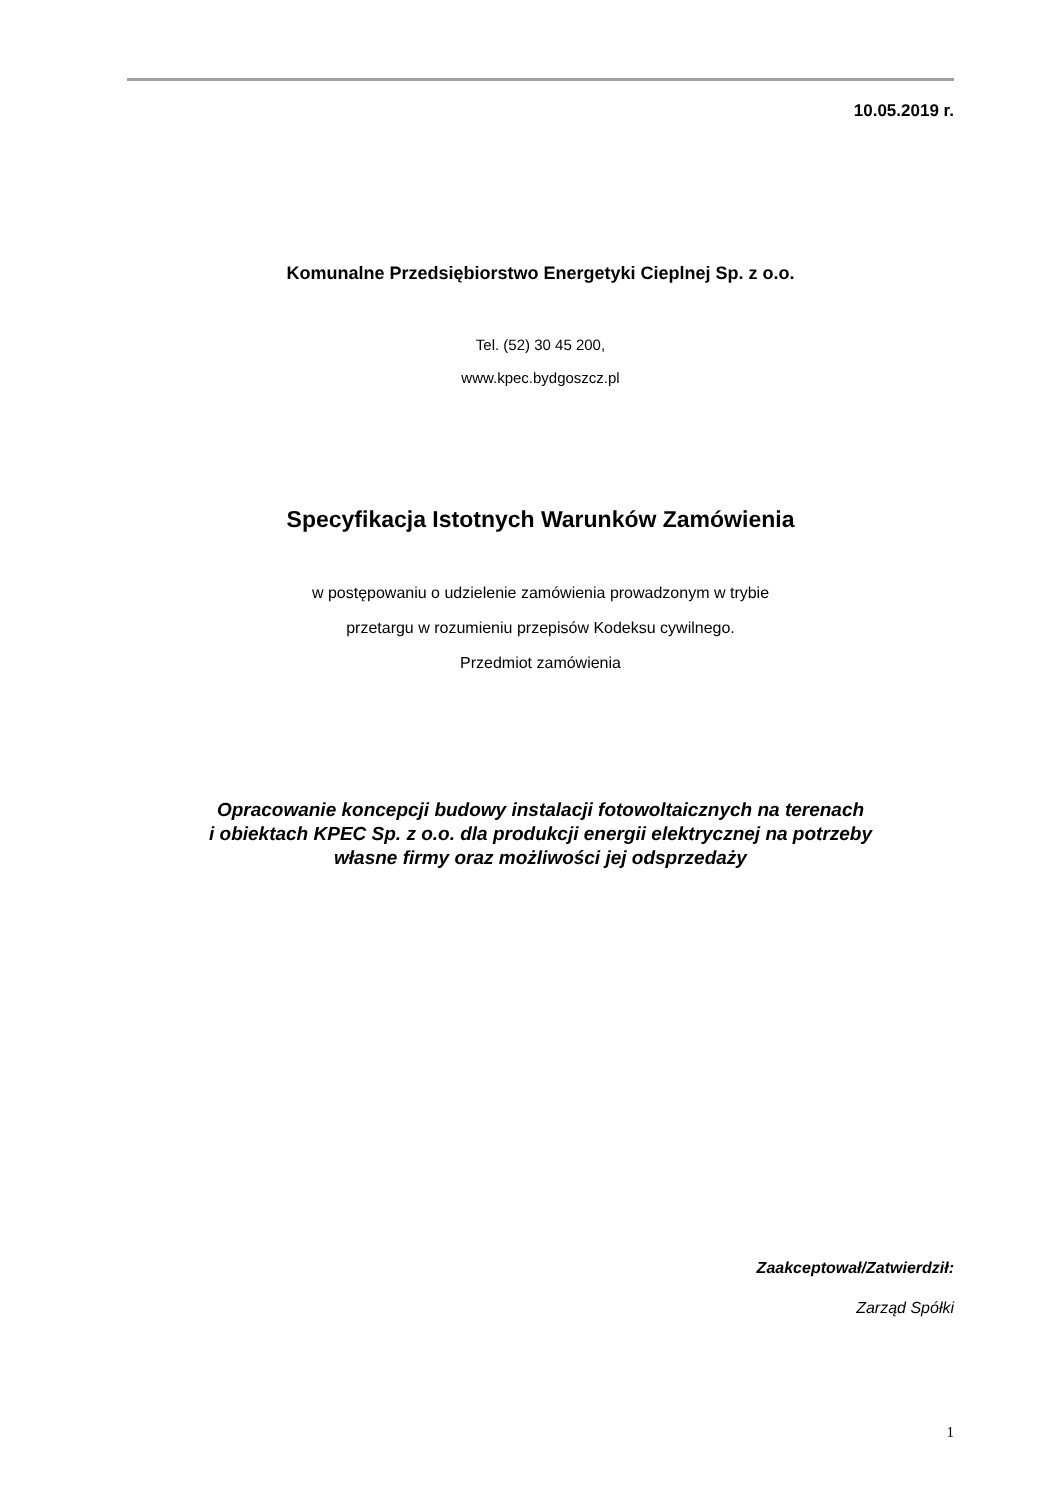10.05.2019 r.
Komunalne Przedsiębiorstwo Energetyki Cieplnej Sp. z o.o.
Tel. (52) 30 45 200,
www.kpec.bydgoszcz.pl
Specyfikacja Istotnych Warunków Zamówienia
w postępowaniu o udzielenie zamówienia prowadzonym w trybie
przetargu w rozumieniu przepisów Kodeksu cywilnego.
Przedmiot zamówienia
Opracowanie koncepcji budowy instalacji fotowoltaicznych na terenach
i obiektach KPEC Sp. z o.o. dla produkcji energii elektrycznej na potrzeby
własne firmy oraz możliwości jej odsprzedaży
Zaakceptował/Zatwierdził:
Zarząd Spółki
1